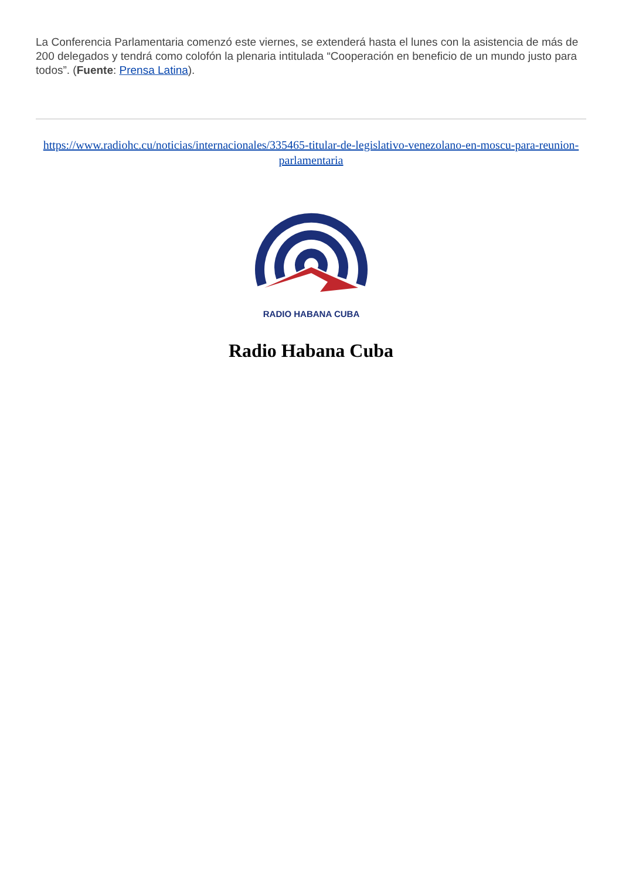La Conferencia Parlamentaria comenzó este viernes, se extenderá hasta el lunes con la asistencia de más de 200 delegados y tendrá como colofón la plenaria intitulada “Cooperación en beneficio de un mundo justo para todos”. (Fuente: Prensa Latina).
https://www.radiohc.cu/noticias/internacionales/335465-titular-de-legislativo-venezolano-en-moscu-para-reunion-parlamentaria
RADIO HABANA CUBA
Radio Habana Cuba